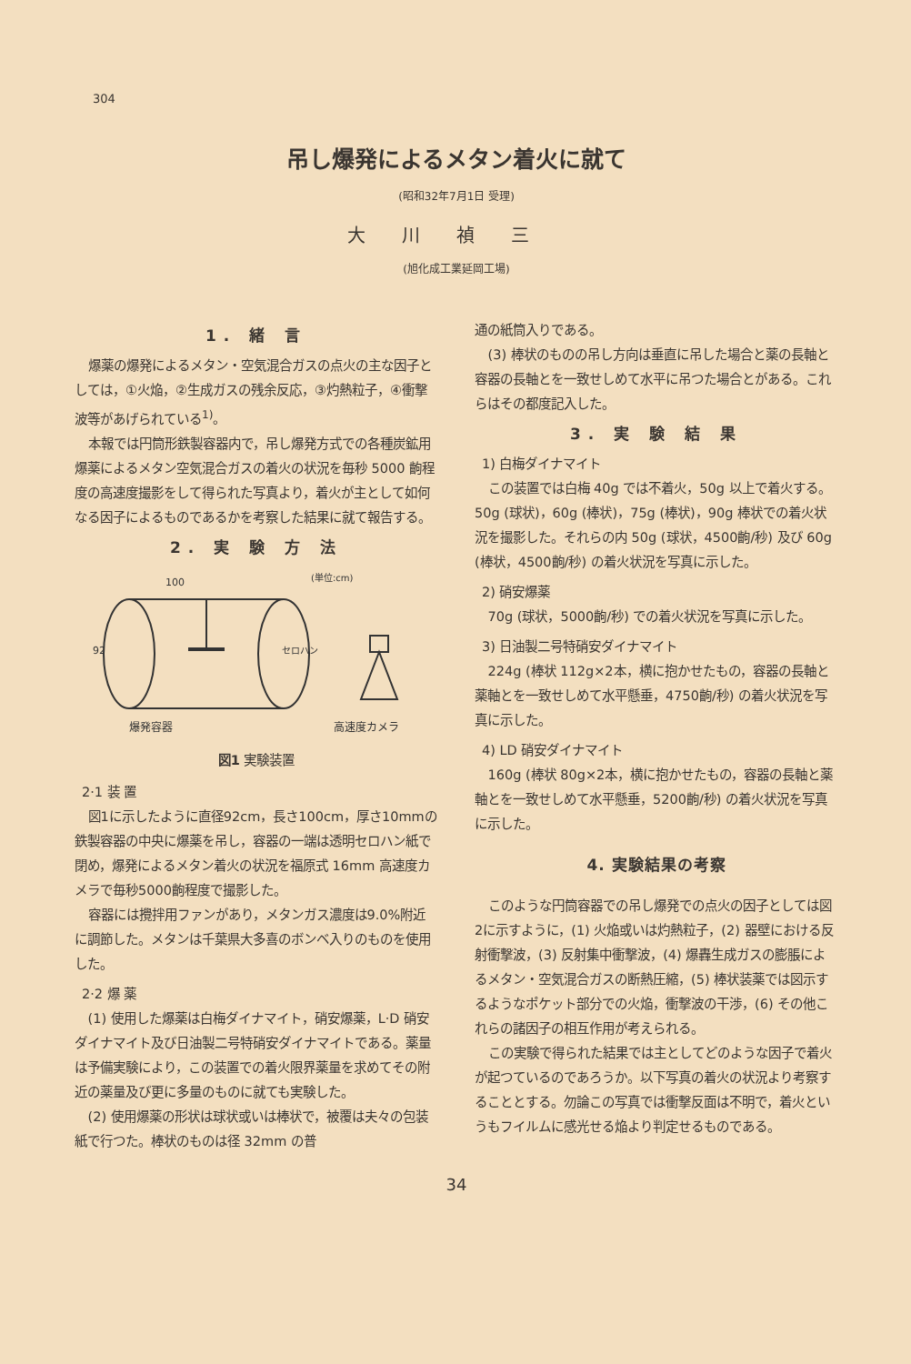304
吊し爆発によるメタン着火に就て
(昭和32年7月1日 受理)
大川禎三
(旭化成工業延岡工場)
1. 緒 言
爆薬の爆発によるメタン・空気混合ガスの点火の主な因子としては，①火焔，②生成ガスの残余反応，③灼熱粒子，④衝撃波等があげられている<sup>1)</sup>。
本報では円筒形鉄製容器内で，吊し爆発方式での各種炭鉱用爆薬によるメタン空気混合ガスの着火の状況を毎秒 5000 齣程度の高速度撮影をして得られた写真より，着火が主として如何なる因子によるものであるかを考察した結果に就て報告する。
2. 実 験 方 法
100
92
(単位:cm)
セロハン
爆発容器
高速度カメラ
図1 実験装置
2·1 装 置
図1に示したように直径92cm，長さ100cm，厚さ10mmの鉄製容器の中央に爆薬を吊し，容器の一端は透明セロハン紙で閉め，爆発によるメタン着火の状況を福原式 16mm 高速度カメラで毎秒5000齣程度で撮影した。
容器には攪拌用ファンがあり，メタンガス濃度は9.0%附近に調節した。メタンは千葉県大多喜のボンベ入りのものを使用した。
2·2 爆 薬
(1) 使用した爆薬は白梅ダイナマイト，硝安爆薬，L·D 硝安ダイナマイト及び日油製二号特硝安ダイナマイトである。薬量は予備実験により，この装置での着火限界薬量を求めてその附近の薬量及び更に多量のものに就ても実験した。
(2) 使用爆薬の形状は球状或いは棒状で，被覆は夫々の包装紙で行つた。棒状のものは径 32mm の普
通の紙筒入りである。
(3) 棒状のものの吊し方向は垂直に吊した場合と薬の長軸と容器の長軸とを一致せしめて水平に吊つた場合とがある。これらはその都度記入した。
3. 実 験 結 果
1) 白梅ダイナマイト
この装置では白梅 40g では不着火，50g 以上で着火する。50g (球状)，60g (棒状)，75g (棒状)，90g 棒状での着火状況を撮影した。それらの内 50g (球状，4500齣/秒) 及び 60g (棒状，4500齣/秒) の着火状況を写真に示した。
2) 硝安爆薬
70g (球状，5000齣/秒) での着火状況を写真に示した。
3) 日油製二号特硝安ダイナマイト
224g (棒状 112g×2本，横に抱かせたもの，容器の長軸と薬軸とを一致せしめて水平懸垂，4750齣/秒) の着火状況を写真に示した。
4) LD 硝安ダイナマイト
160g (棒状 80g×2本，横に抱かせたもの，容器の長軸と薬軸とを一致せしめて水平懸垂，5200齣/秒) の着火状況を写真に示した。
4. 実験結果の考察
このような円筒容器での吊し爆発での点火の因子としては図2に示すように，(1) 火焔或いは灼熱粒子，(2) 器壁における反射衝撃波，(3) 反射集中衝撃波，(4) 爆轟生成ガスの膨脹によるメタン・空気混合ガスの断熱圧縮，(5) 棒状装薬では図示するようなポケット部分での火焔，衝撃波の干渉，(6) その他これらの諸因子の相互作用が考えられる。
この実験で得られた結果では主としてどのような因子で着火が起つているのであろうか。以下写真の着火の状況より考察することとする。勿論この写真では衝撃反面は不明で，着火というもフイルムに感光せる焔より判定せるものである。
34